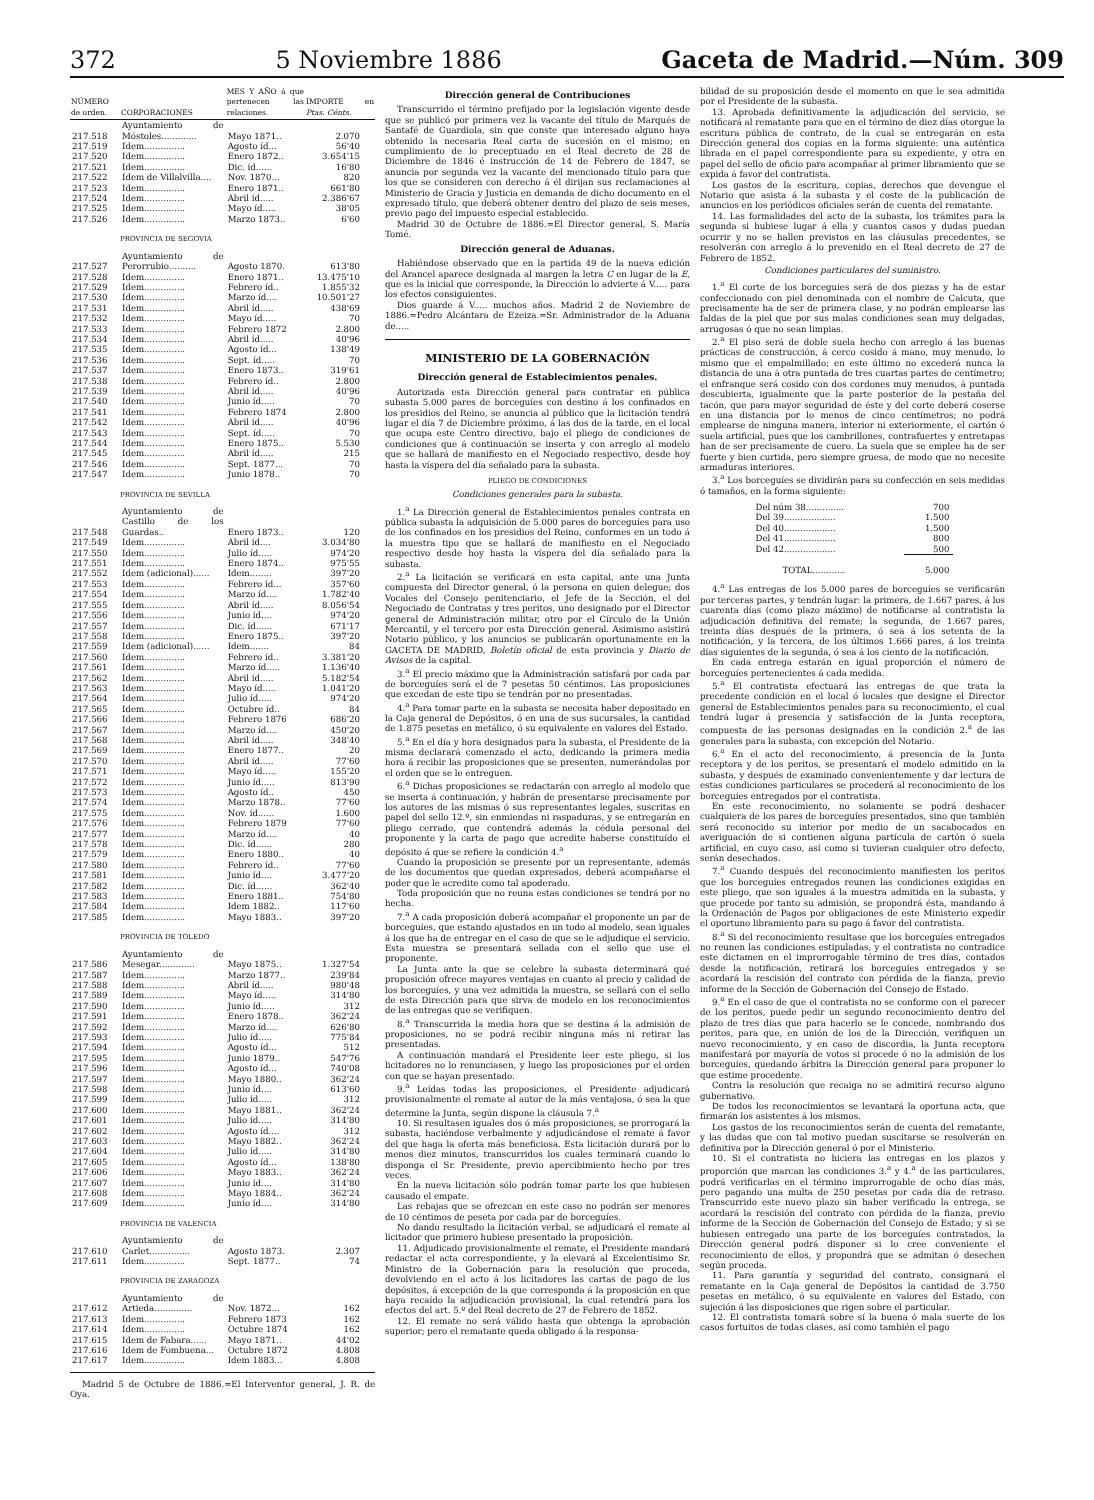372 5 Noviembre 1886 Gaceta de Madrid.—Núm. 309
| NÚMERO de orden. | CORPORACIONES | MES Y AÑO á que pertenecen las relaciones. | IMPORTE en Ptas. Cénts. |
| --- | --- | --- | --- |
| 217.518 | Ayuntamiento de Móstoles............. | Mayo 1871.. | 2.070 |
| 217.519 | Idem............... | Agosto íd... | 56'40 |
| 217.520 | Idem............... | Enero 1872.. | 3.654'15 |
| 217.521 | Idem............... | Dic. íd...... | 16'80 |
| 217.522 | Idem de Villalvilla.... | Nov. 1870... | 820 |
| 217.523 | Idem............... | Enero 1871.. | 661'80 |
| 217.524 | Idem............... | Abril íd..... | 2.386'67 |
| 217.525 | Idem............... | Mayo íd..... | 38'05 |
| 217.526 | Idem............... | Marzo 1873.. | 6'60 |
| PROVINCIA DE SEGOVIA | | | |
| 217.527 | Ayuntamiento de Perorrubio.......... | Agosto 1870. | 613'80 |
| 217.528 | Idem............... | Enero 1871.. | 13.475'10 |
| 217.529 | Idem............... | Febrero íd.. | 1.855'32 |
| 217.530 | Idem............... | Marzo íd.... | 10.501'27 |
| 217.531 | Idem............... | Abril íd..... | 438'69 |
| 217.532 | Idem............... | Mayo íd..... | 70 |
| 217.533 | Idem............... | Febrero 1872 | 2.800 |
| 217.534 | Idem............... | Abril íd..... | 40'96 |
| 217.535 | Idem............... | Agosto íd... | 138'49 |
| 217.536 | Idem............... | Sept. íd..... | 70 |
| 217.537 | Idem............... | Enero 1873.. | 319'61 |
| 217.538 | Idem............... | Febrero íd.. | 2.800 |
| 217.539 | Idem............... | Abril íd..... | 40'96 |
| 217.540 | Idem............... | Junio íd..... | 70 |
| 217.541 | Idem............... | Febrero 1874 | 2.800 |
| 217.542 | Idem............... | Abril íd..... | 40'96 |
| 217.543 | Idem............... | Sept. íd..... | 70 |
| 217.544 | Idem............... | Enero 1875.. | 5.530 |
| 217.545 | Idem............... | Abril íd..... | 215 |
| 217.546 | Idem............... | Sept. 1877... | 70 |
| 217.547 | Idem............... | Junio 1878.. | 70 |
| PROVINCIA DE SEVILLA | | | |
| 217.548 | Ayuntamiento de Castillo de los Guardas.. | Enero 1873.. | 120 |
| 217.549 | Idem............... | Abril íd.... | 3.034'80 |
| 217.550 | Idem............... | Julio íd..... | 974'20 |
| 217.551 | Idem............... | Enero 1874.. | 975'55 |
| 217.552 | Idem (adicional)...... | Idem........ | 397'20 |
| 217.553 | Idem............... | Febrero íd... | 357'60 |
| 217.554 | Idem............... | Marzo íd.... | 1.782'40 |
| 217.555 | Idem............... | Abril íd..... | 8.056'54 |
| 217.556 | Idem............... | Junio íd.... | 974'20 |
| 217.557 | Idem............... | Dic. íd...... | 671'17 |
| 217.558 | Idem............... | Enero 1875.. | 397'20 |
| 217.559 | Idem (adicional)...... | Idem....... | 84 |
| 217.560 | Idem............... | Febrero íd.. | 3.381'20 |
| 217.561 | Idem............... | Marzo íd..... | 1.136'40 |
| 217.562 | Idem............... | Abril íd..... | 5.182'54 |
| 217.563 | Idem............... | Mayo íd..... | 1.041'20 |
| 217.564 | Idem............... | Julio íd..... | 974'20 |
| 217.565 | Idem............... | Octubre íd.. | 84 |
| 217.566 | Idem............... | Febrero 1876 | 686'20 |
| 217.567 | Idem............... | Marzo íd.... | 450'20 |
| 217.568 | Idem............... | Abril íd..... | 348'40 |
| 217.569 | Idem............... | Enero 1877.. | 20 |
| 217.570 | Idem............... | Abril íd..... | 77'60 |
| 217.571 | Idem............... | Mayo íd..... | 155'20 |
| 217.572 | Idem............... | Junio íd..... | 813'90 |
| 217.573 | Idem............... | Agosto íd.. | 450 |
| 217.574 | Idem............... | Marzo 1878.. | 77'60 |
| 217.575 | Idem............... | Nov. íd...... | 1.600 |
| 217.576 | Idem............... | Febrero 1879 | 77'60 |
| 217.577 | Idem............... | Marzo íd.... | 40 |
| 217.578 | Idem............... | Dic. íd...... | 280 |
| 217.579 | Idem............... | Enero 1880.. | 40 |
| 217.580 | Idem............... | Febrero íd.. | 77'60 |
| 217.581 | Idem............... | Junio íd.... | 3.477'20 |
| 217.582 | Idem............... | Dic. íd...... | 362'40 |
| 217.583 | Idem............... | Enero 1881.. | 754'80 |
| 217.584 | Idem............... | Idem 1882.. | 117'60 |
| 217.585 | Idem............... | Mayo 1883.. | 397'20 |
| PROVINCIA DE TOLEDO | | | |
| 217.586 | Ayuntamiento de Mesegar............. | Mayo 1875.. | 1.327'54 |
| 217.587 | Idem............... | Marzo 1877.. | 239'84 |
| 217.588 | Idem............... | Abril íd..... | 980'48 |
| 217.589 | Idem............... | Mayo íd..... | 314'80 |
| 217.590 | Idem............... | Junio íd..... | 312 |
| 217.591 | Idem............... | Enero 1878.. | 362'24 |
| 217.592 | Idem............... | Marzo íd.... | 626'80 |
| 217.593 | Idem............... | Julio íd..... | 775'84 |
| 217.594 | Idem............... | Agosto íd... | 512 |
| 217.595 | Idem............... | Junio 1879.. | 547'76 |
| 217.596 | Idem............... | Agosto íd... | 740'08 |
| 217.597 | Idem............... | Mayo 1880.. | 362'24 |
| 217.598 | Idem............... | Junio íd.... | 613'60 |
| 217.599 | Idem............... | Julio íd..... | 312 |
| 217.600 | Idem............... | Mayo 1881.. | 362'24 |
| 217.601 | Idem............... | Julio íd..... | 314'80 |
| 217.602 | Idem............... | Agosto íd.... | 312 |
| 217.603 | Idem............... | Mayo 1882.. | 362'24 |
| 217.604 | Idem............... | Julio íd..... | 314'80 |
| 217.605 | Idem............... | Agosto íd... | 138'80 |
| 217.606 | Idem............... | Mayo 1883.. | 362'24 |
| 217.607 | Idem............... | Junio íd.... | 314'80 |
| 217.608 | Idem............... | Mayo 1884.. | 362'24 |
| 217.609 | Idem............... | Junio íd.... | 314'80 |
| PROVINCIA DE VALENCIA | | | |
| 217.610 | Ayuntamiento de Carlet............... | Agosto 1873. | 2.307 |
| 217.611 | Idem............... | Sept. 1877.. | 74 |
| PROVINCIA DE ZARAGOZA | | | |
| 217.612 | Ayuntamiento de Artieda.............. | Nov. 1872... | 162 |
| 217.613 | Idem............... | Febrero 1873 | 162 |
| 217.614 | Idem............... | Octubre 1874 | 162 |
| 217.615 | Idem de Fabara...... | Mayo 1871.. | 44'02 |
| 217.616 | Idem de Fombuena... | Octubre 1872 | 4.808 |
| 217.617 | Idem............... | Idem 1883... | 4.808 |
Madrid 5 de Octubre de 1886.=El Interventor general, J. R. de Oya.
Dirección general de Contribuciones
Transcurrido el término prefijado por la legislación vigente desde que se publicó por primera vez la vacante del título de Marqués de Santafé de Guardiola, sin que conste que interesado alguno haya obtenido la necesaria Real carta de sucesión en el mismo; en cumplimiento de lo preceptuado en el Real decreto de 28 de Diciembre de 1846 é instrucción de 14 de Febrero de 1847, se anuncia por segunda vez la vacante del mencionado título para que los que se consideren con derecho á él dirijan sus reclamaciones al Ministerio de Gracia y Justicia en demanda de dicho documento en el expresado título, que deberá obtener dentro del plazo de seis meses, previo pago del impuesto especial establecido.
Madrid 30 de Octubre de 1886.=El Director general, S. María Tomé.
Dirección general de Aduanas.
Habiéndose observado que en la partida 49 de la nueva edición del Arancel aparece designada al margen la letra C en lugar de la E, que es la inicial que corresponde, la Dirección lo advierte á V..... para los efectos consiguientes.
Dios guarde á V..... muchos años. Madrid 2 de Noviembre de 1886.=Pedro Alcántara de Ezeiza.=Sr. Administrador de la Aduana de.....
MINISTERIO DE LA GOBERNACIÓN
Dirección general de Establecimientos penales.
Autorizada esta Dirección general para contratar en pública subasta 5.000 pares de borceguíes con destino á los confinados en los presidios del Reino, se anuncia al público que la licitación tendrá lugar el día 7 de Diciembre próximo, á las dos de la tarde, en el local que ocupa este Centro directivo, bajo el pliego de condiciones de condiciones que á continuación se inserta y con arreglo al modelo que se hallará de manifiesto en el Negociado respectivo, desde hoy hasta la víspera del día señalado para la subasta.
PLIEGO DE CONDICIONES
Condiciones generales para la subasta.
1.<sup>a</sup> La Dirección general de Establecimientos penales contrata en pública subasta la adquisición de 5.000 pares de borceguíes para uso de los confinados en los presidios del Reino, conformes en un todo á la muestra tipo que se hallará de manifiesto en el Negociado respectivo desde hoy hasta la víspera del día señalado para la subasta.
2.<sup>a</sup> La licitación se verificará en esta capital, ante una Junta compuesta del Director general, ó la persona en quien delegue; dos Vocales del Consejo penitenciario, el Jefe de la Sección, el del Negociado de Contratas y tres peritos, uno designado por el Director general de Administración militar, otro por el Círculo de la Unión Mercantil, y el tercero por esta Dirección general. Asimismo asistirá Notario público, y los anuncios se publicarán oportunamente en la GACETA DE MADRID, Boletín oficial de esta provincia y Diario de Avisos de la capital.
3.<sup>a</sup> El precio máximo que la Administración satisfará por cada par de borceguíes será el de 7 pesetas 50 céntimos. Las proposiciones que excedan de este tipo se tendrán por no presentadas.
4.<sup>a</sup> Para tomar parte en la subasta se necesita haber depositado en la Caja general de Depósitos, ó en una de sus sucursales, la cantidad de 1.875 pesetas en metálico, ó su equivalente en valores del Estado.
5.<sup>a</sup> En el día y hora designados para la subasta, el Presidente de la misma declarará comenzado el acto, dedicando la primera media hora á recibir las proposiciones que se presenten, numerándolas por el orden que se le entreguen.
6.<sup>a</sup> Dichas proposiciones se redactarán con arreglo al modelo que se inserta á continuación, y habrán de presentarse precisamente por los autores de las mismas ó sus representantes legales, suscritas en papel del sello 12.º, sin enmiendas ni raspaduras, y se entregarán en pliego cerrado, que contendrá además la cédula personal del proponente y la carta de pago que acredite haberse constituído el depósito á que se refiere la condición 4.<sup>a</sup>
Cuando la proposición se presente por un representante, además de los documentos que quedan expresados, deberá acompañarse el poder que le acredite como tal apoderado.
Toda proposición que no reuna estas condiciones se tendrá por no hecha.
7.<sup>a</sup> A cada proposición deberá acompañar el proponente un par de borceguíes, que estando ajustados en un todo al modelo, sean iguales á los que ha de entregar en el caso de que se le adjudique el servicio. Esta muestra se presentará sellada con el sello que use el proponente.
La Junta ante la que se celebre la subasta determinará qué proposición ofrece mayores ventajas en cuanto al precio y calidad de los borceguíes, y una vez admitida la muestra, se sellará con el sello de esta Dirección para que sirva de modelo en los reconocimientos de las entregas que se verifiquen.
8.<sup>a</sup> Transcurrida la media hora que se destina á la admisión de proposiciones, no se podrá recibir ninguna más ni retirar las presentadas.
A continuación mandará el Presidente leer este pliego, si los licitadores no lo renunciasen, y luego las proposiciones por el orden con que se hayan presentado.
9.<sup>a</sup> Leídas todas las proposiciones, el Presidente adjudicará provisionalmente el remate al autor de la más ventajosa, ó sea la que determine la Junta, según dispone la cláusula 7.<sup>a</sup>
10. Si resultasen iguales dos ó más proposiciones, se prorrogará la subasta, haciéndose verbalmente y adjudicándose el remate á favor del que haga la oferta más beneficiosa. Esta licitación durará por lo menos diez minutos, transcurridos los cuales terminará cuando lo disponga el Sr. Presidente, previo apercibimiento hecho por tres veces.
En la nueva licitación sólo podrán tomar parte los que hubiesen causado el empate.
Las rebajas que se ofrezcan en este caso no podrán ser menores de 10 céntimos de peseta por cada par de borceguíes.
No dando resultado la licitación verbal, se adjudicará el remate al licitador que primero hubiese presentado la proposición.
11. Adjudicado provisionalmente el remate, el Presidente mandará redactar el acta correspondiente, y la elevará al Excelentísimo Sr. Ministro de la Gobernación para la resolución que proceda, devolviendo en el acto á los licitadores las cartas de pago de los depósitos, á excepción de la que corresponda á la proposición en que haya recaído la adjudicación provisional, la cual retendrá para los efectos del art. 5.º del Real decreto de 27 de Febrero de 1852.
12. El remate no será válido hasta que obtenga la aprobación superior; pero el rematante queda obligado á la responsa-
bilidad de su proposición desde el momento en que le sea admitida por el Presidente de la subasta.
13. Aprobada definitivamente la adjudicación del servicio, se notificará al rematante para que en el término de diez días otorgue la escritura pública de contrato, de la cual se entregarán en esta Dirección general dos copias en la forma siguiente: una auténtica librada en el papel correspondiente para su expediente, y otra en papel del sello de oficio para acompañar al primer libramiento que se expida á favor del contratista.
Los gastos de la escritura, copias, derechos que devengue el Notario que asista á la subasta y el coste de la publicación de anuncios en los periódicos oficiales serán de cuenta del rematante.
14. Las formalidades del acto de la subasta, los trámites para la segunda si hubiese lugar á ella y cuantos casos y dudas puedan ocurrir y no se hallen previstos en las cláusulas precedentes, se resolverán con arreglo á lo prevenido en el Real decreto de 27 de Febrero de 1852.
Condiciones particulares del suministro.
1.<sup>a</sup> El corte de los borceguíes será de dos piezas y ha de estar confeccionado con piel denominada con el nombre de Calcuta, que precisamente ha de ser de primera clase, y no podrán emplearse las faldas de la piel que por sus malas condiciones sean muy delgadas, arrugosas ó que no sean limpias.
2.<sup>a</sup> El piso será de doble suela hecho con arreglo á las buenas prácticas de construcción, á cerco cosido á mano, muy menudo, lo mismo que el empalmillado; en este último no excederá nunca la distancia de una á otra puntada de tres cuartas partes de centímetro; el enfranque será cosido con dos cordones muy menudos, á puntada descubierta, igualmente que la parte posterior de la pestaña del tacón, que para mayor seguridad de éste y del corte deberá coserse en una distancia por lo menos de cinco centímetros; no podrá emplearse de ninguna manera, interior ni exteriormente, el cartón ó suela artificial, pues que los cambrillones, contrafuertes y entretapas han de ser precisamente de cuero. La suela que se emplee ha de ser fuerte y bien curtida, pero siempre gruesa, de modo que no necesite armaduras interiores.
3.<sup>a</sup> Los borceguíes se dividirán para su confección en seis medidas ó tamaños, en la forma siguiente:
| Del núm 38.............. | 700 |
| Del 39................... | 1.500 |
| Del 40................... | 1.500 |
| Del 41................... | 800 |
| Del 42................... | 500 |
| TOTAL............ | 5.000 |
4.<sup>a</sup> Las entregas de los 5.000 pares de borceguíes se verificarán por terceras partes, y tendrán lugar: la primera, de 1.667 pares, á los cuarenta días (como plazo máximo) de notificarse al contratista la adjudicación definitiva del remate; la segunda, de 1.667 pares, treinta días después de la primera, ó sea á los setenta de la notificación, y la tercera, de los últimos 1.666 pares, á los treinta días siguientes de la segunda, ó sea á los ciento de la notificación.
En cada entrega estarán en igual proporción el número de borceguíes pertenecientes á cada medida.
5.<sup>a</sup> El contratista efectuará las entregas de que trata la precedente condición en el local ó locales que designe el Director general de Establecimientos penales para su reconocimiento, el cual tendrá lugar á presencia y satisfacción de la Junta receptora, compuesta de las personas designadas en la condición 2.<sup>a</sup> de las generales para la subasta, con excepción del Notario.
6.<sup>a</sup> En el acto del reconocimiento, á presencia de la Junta receptora y de los peritos, se presentará el modelo admitido en la subasta, y después de examinado convenientemente y dar lectura de estas condiciones particulares se procederá al reconocimiento de los borceguíes entregados por el contratista.
En este reconocimiento, no solamente se podrá deshacer cualquiera de los pares de borceguíes presentados, sino que también será reconocido su interior por medio de un sacabocados en averiguación de si contienen alguna partícula de cartón ó suela artificial, en cuyo caso, así como si tuvieran cualquier otro defecto, serán desechados.
7.<sup>a</sup> Cuando después del reconocimiento manifiesten los peritos que los borceguíes entregados reunen las condiciones exigidas en este pliego, que son iguales á la muestra admitida en la subasta, y que procede por tanto su admisión, se propondrá ésta, mandando á la Ordenación de Pagos por obligaciones de este Ministerio expedir el oportuno libramiento para su pago á favor del contratista.
8.<sup>a</sup> Si del reconocimiento resultase que los borceguíes entregados no reunen las condiciones estipuladas, y el contratista no contradice este dictamen en el improrrogable término de tres días, contados desde la notificación, retirará los borceguíes entregados y se acordará la rescisión del contrato con pérdida de la fianza, previo informe de la Sección de Gobernación del Consejo de Estado.
9.<sup>a</sup> En el caso de que el contratista no se conforme con el parecer de los peritos, puede pedir un segundo reconocimiento dentro del plazo de tres días que para hacerlo se le concede, nombrando dos peritos, para que, en unión de los de la Dirección, verifiquen un nuevo reconocimiento, y en caso de discordia, la Junta receptora manifestará por mayoría de votos si procede ó no la admisión de los borceguíes, quedando árbitra la Dirección general para proponer lo que estime procedente.
Contra la resolución que recaiga no se admitirá recurso alguno gubernativo.
De todos los reconocimientos se levantará la oportuna acta, que firmarán los asistentes á los mismos.
Los gastos de los reconocimientos serán de cuenta del rematante, y las dudas que con tal motivo puedan suscitarse se resolverán en definitiva por la Dirección general ó por el Ministerio.
10. Si el contratista no hiciera las entregas en los plazos y proporción que marcan las condiciones 3.<sup>a</sup> y 4.<sup>a</sup> de las particulares, podrá verificarlas en el término improrrogable de ocho días más, pero pagando una multa de 250 pesetas por cada día de retraso. Transcurrido este nuevo plazo sin haber verificado la entrega, se acordará la rescisión del contrato con pérdida de la fianza, previo informe de la Sección de Gobernación del Consejo de Estado; y si se hubiesen entregado una parte de los borceguíes contratados, la Dirección general podrá disponer si lo cree conveniente el reconocimiento de ellos, y propondrá que se admitan ó desechen según proceda.
11. Para garantía y seguridad del contrato, consignará el rematante en la Caja general de Depósitos la cantidad de 3.750 pesetas en metálico, ó su equivalente en valores del Estado, con sujeción á las disposiciones que rigen sobre el particular.
12. El contratista tomará sobre sí la buena ó mala suerte de los casos fortuitos de todas clases, así como también el pago